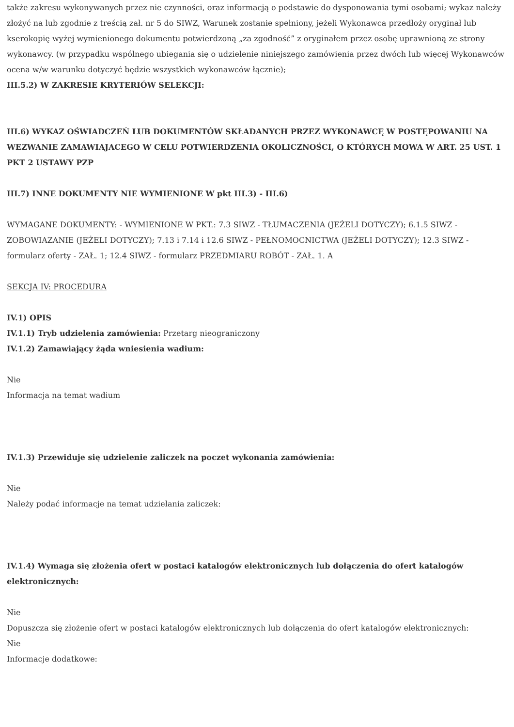także zakresu wykonywanych przez nie czynności, oraz informacją o podstawie do dysponowania tymi osobami; wykaz należy złożyć na lub zgodnie z treścią zał. nr 5 do SIWZ, Warunek zostanie spełniony, jeżeli Wykonawca przedłoży oryginał lub kserokopię wyżej wymienionego dokumentu potwierdzoną „za zgodność” z oryginałem przez osobę uprawnioną ze strony wykonawcy. (w przypadku wspólnego ubiegania się o udzielenie niniejszego zamówienia przez dwóch lub więcej Wykonawców ocena w/w warunku dotyczyć będzie wszystkich wykonawców łącznie);
III.5.2) W ZAKRESIE KRYTERIÓW SELEKCJI:
III.6) WYKAZ OŚWIADCZEŃ LUB DOKUMENTÓW SKŁADANYCH PRZEZ WYKONAWCĘ W POSTĘPOWANIU NA WEZWANIE ZAMAWIAJACEGO W CELU POTWIERDZENIA OKOLICZNOŚCI, O KTÓRYCH MOWA W ART. 25 UST. 1 PKT 2 USTAWY PZP
III.7) INNE DOKUMENTY NIE WYMIENIONE W pkt III.3) - III.6)
WYMAGANE DOKUMENTY: - WYMIENIONE W PKT.: 7.3 SIWZ - TŁUMACZENIA (JEŻELI DOTYCZY); 6.1.5 SIWZ - ZOBOWIAZANIE (JEŻELI DOTYCZY); 7.13 i 7.14 i 12.6 SIWZ - PEŁNOMOCNICTWA (JEŻELI DOTYCZY); 12.3 SIWZ - formularz oferty - ZAŁ. 1; 12.4 SIWZ - formularz PRZEDMIARU ROBÓT - ZAŁ. 1. A
SEKCJA IV: PROCEDURA
IV.1) OPIS
IV.1.1) Tryb udzielenia zamówienia: Przetarg nieograniczony
IV.1.2) Zamawiający żąda wniesienia wadium:
Nie
Informacja na temat wadium
IV.1.3) Przewiduje się udzielenie zaliczek na poczet wykonania zamówienia:
Nie
Należy podać informacje na temat udzielania zaliczek:
IV.1.4) Wymaga się złożenia ofert w postaci katalogów elektronicznych lub dołączenia do ofert katalogów elektronicznych:
Nie
Dopuszcza się złożenie ofert w postaci katalogów elektronicznych lub dołączenia do ofert katalogów elektronicznych:
Nie
Informacje dodatkowe: